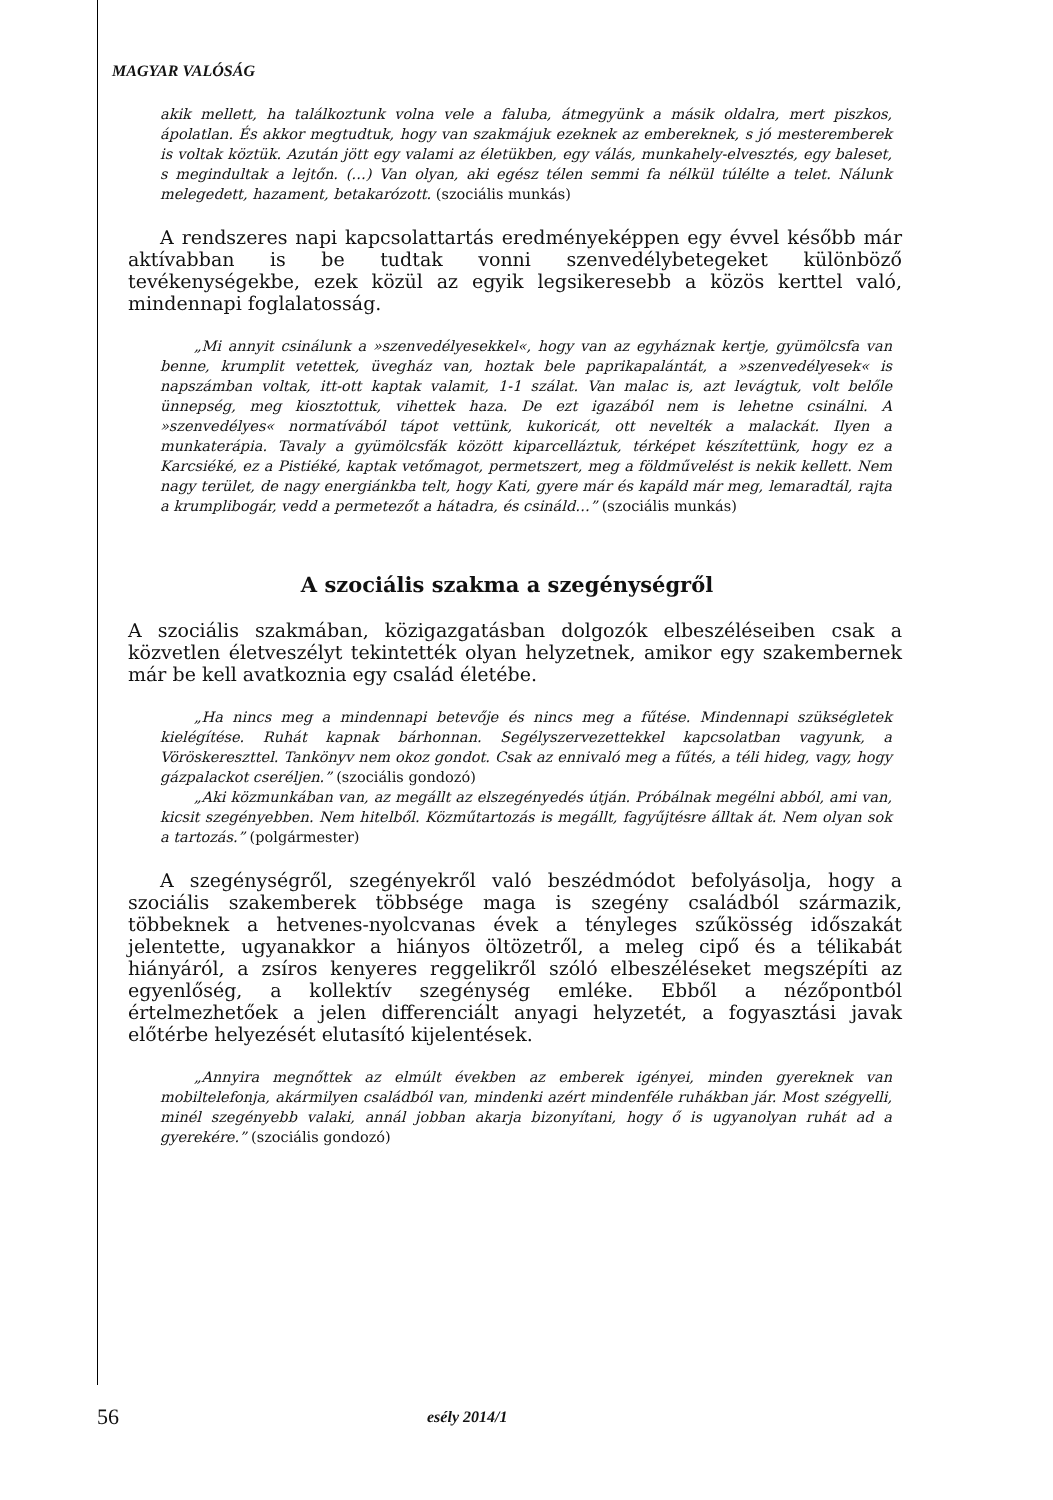MAGYAR VALÓSÁG
akik mellett, ha találkoztunk volna vele a faluba, átmegyünk a másik oldalra, mert piszkos, ápolatlan. És akkor megtudtuk, hogy van szakmájuk ezeknek az embereknek, s jó mesteremberek is voltak köztük. Azután jött egy valami az életükben, egy válás, munkahely-elvesztés, egy baleset, s megindultak a lejtőn. (…) Van olyan, aki egész télen semmi fa nélkül túlélte a telet. Nálunk melegedett, hazament, betakarózott. (szociális munkás)
A rendszeres napi kapcsolattartás eredményeképpen egy évvel később már aktívabban is be tudtak vonni szenvedélybetegeket különböző tevékenységekbe, ezek közül az egyik legsikeresebb a közös kerttel való, mindennapi foglalatosság.
„Mi annyit csinálunk a »szenvedélyesekkel«, hogy van az egyháznak kertje, gyümölcsfa van benne, krumplit vetettek, üvegház van, hoztak bele paprikapalántát, a »szenvedélyesek« is napszámban voltak, itt-ott kaptak valamit, 1-1 szálat. Van malac is, azt levágtuk, volt belőle ünnepség, meg kiosztottuk, vihettek haza. De ezt igazából nem is lehetne csinálni. A »szenvedélyes« normatívából tápot vettünk, kukoricát, ott nevelték a malackát. Ilyen a munkaterápia. Tavaly a gyümölcsfák között kiparcelláztuk, térképet készítettünk, hogy ez a Karcsiéké, ez a Pistiéké, kaptak vetőmagot, permetszert, meg a földművelést is nekik kellett. Nem nagy terület, de nagy energiánkba telt, hogy Kati, gyere már és kapáld már meg, lemaradtál, rajta a krumplibogár, vedd a permetezőt a hátadra, és csináld…” (szociális munkás)
A szociális szakma a szegénységről
A szociális szakmában, közigazgatásban dolgozók elbeszéléseiben csak a közvetlen életveszélyt tekintették olyan helyzetnek, amikor egy szakembernek már be kell avatkoznia egy család életébe.
„Ha nincs meg a mindennapi betevője és nincs meg a fűtése. Mindennapi szükségletek kielégítése. Ruhát kapnak bárhonnan. Segélyszervezettekkel kapcsolatban vagyunk, a Vöröskereszttel. Tankönyv nem okoz gondot. Csak az ennivaló meg a fűtés, a téli hideg, vagy, hogy gázpalackot cseréljen.” (szociális gondozó)
„Aki közmunkában van, az megállt az elszegényedés útján. Próbálnak megélni abból, ami van, kicsit szegényebben. Nem hitelből. Közműtartozás is megállt, fagyűjtésre álltak át. Nem olyan sok a tartozás.” (polgármester)
A szegénységről, szegényekről való beszédmódot befolyásolja, hogy a szociális szakemberek többsége maga is szegény családból származik, többeknek a hetvenes-nyolcvanas évek a tényleges szűkösség időszakát jelentette, ugyanakkor a hiányos öltözetről, a meleg cipő és a télikabát hiányáról, a zsíros kenyeres reggelikről szóló elbeszéléseket megszépíti az egyenlőség, a kollektív szegénység emléke. Ebből a nézőpontból értelmezhetőek a jelen differenciált anyagi helyzetét, a fogyasztási javak előtérbe helyezését elutasító kijelentések.
„Annyira megnőttek az elmúlt években az emberek igényei, minden gyereknek van mobiltelefonja, akármilyen családból van, mindenki azért mindenféle ruhákban jár. Most szégyelli, minél szegényebb valaki, annál jobban akarja bizonyítani, hogy ő is ugyanolyan ruhát ad a gyerekére.” (szociális gondozó)
56 esély 2014/1